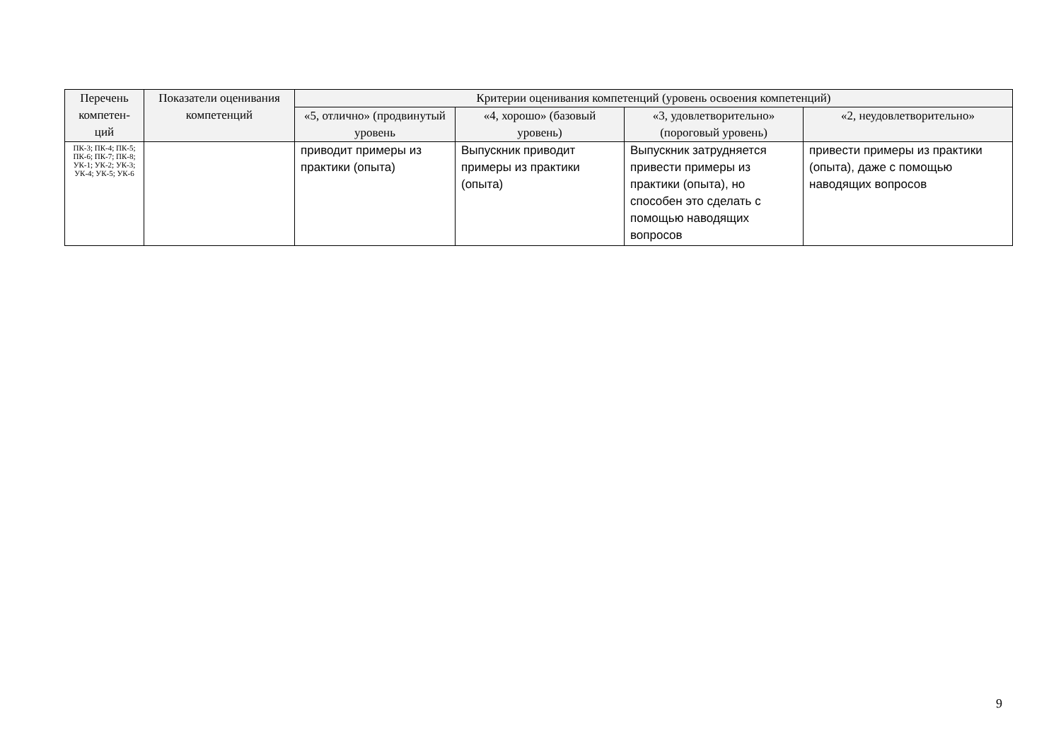| Перечень компетен-ций | Показатели оценивания компетенций | Критерии оценивания компетенций (уровень освоения компетенций) | | | |
| --- | --- | --- | --- | --- | --- |
| | | «5, отлично» (продвинутый уровень | «4, хорошо» (базовый уровень) | «3, удовлетворительно» (пороговый уровень) | «2, неудовлетворительно» |
| ПК-3; ПК-4; ПК-5; ПК-6; ПК-7; ПК-8; УК-1; УК-2; УК-3; УК-4; УК-5; УК-6 | | приводит примеры из практики (опыта) | Выпускник приводит примеры из практики (опыта) | Выпускник затрудняется привести примеры из практики (опыта), но способен это сделать с помощью наводящих вопросов | привести примеры из практики (опыта), даже с помощью наводящих вопросов |
9